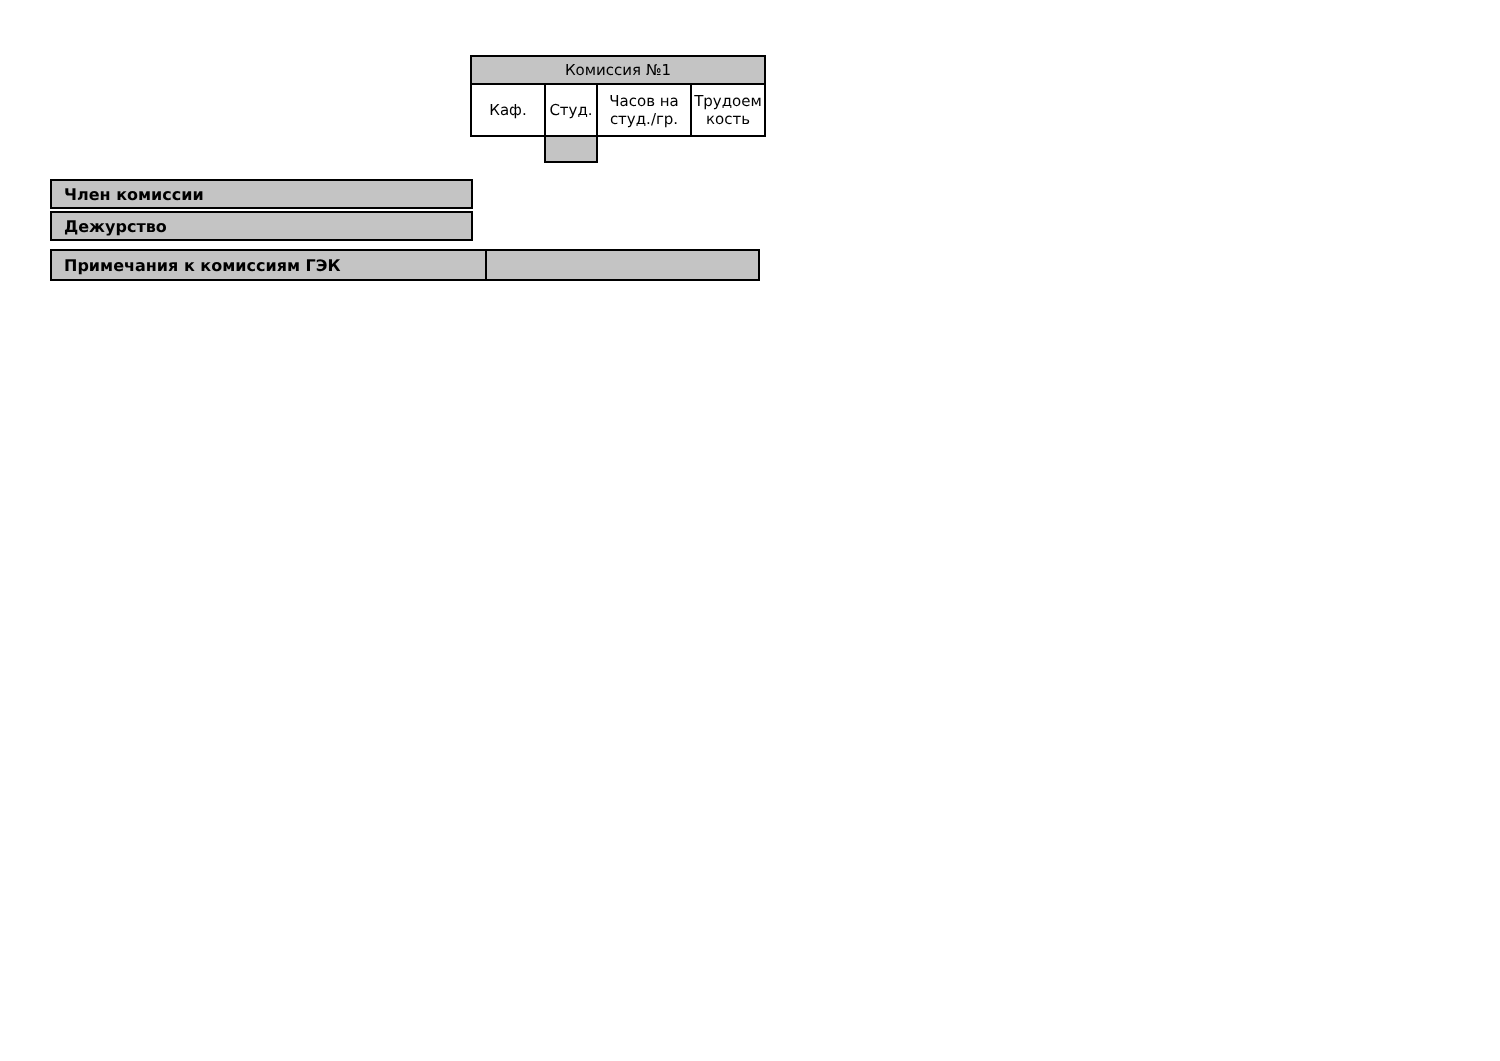| Комиссия №1 | | | |
| --- | --- | --- | --- |
| Каф. | Студ. | Часов на студ./гр. | Трудоем кость |
Член комиссии
Дежурство
Примечания к комиссиям ГЭК